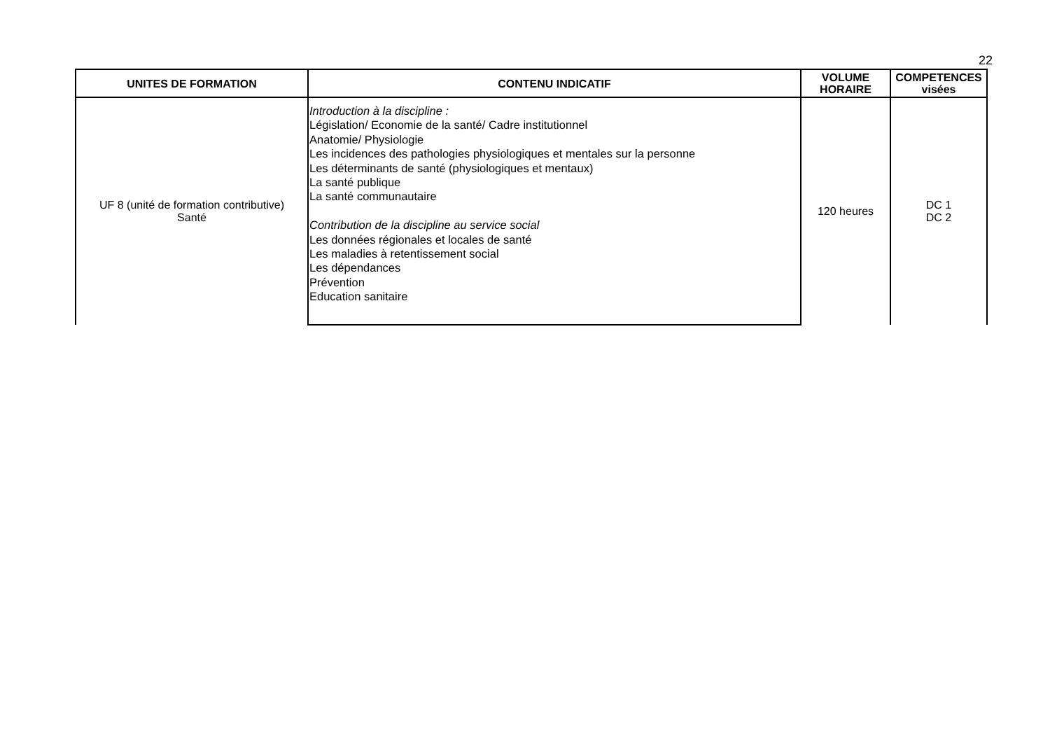22
| UNITES DE FORMATION | CONTENU INDICATIF | VOLUME HORAIRE | COMPETENCES visées |
| --- | --- | --- | --- |
| UF 8 (unité de formation contributive) Santé | Introduction à la discipline : Législation/ Economie de la santé/ Cadre institutionnel Anatomie/ Physiologie Les incidences des pathologies physiologiques et mentales sur la personne Les déterminants de santé (physiologiques et mentaux) La santé publique La santé communautaire Contribution de la discipline au service social Les données régionales et locales de santé Les maladies à retentissement social Les dépendances Prévention Education sanitaire | 120 heures | DC 1 DC 2 |